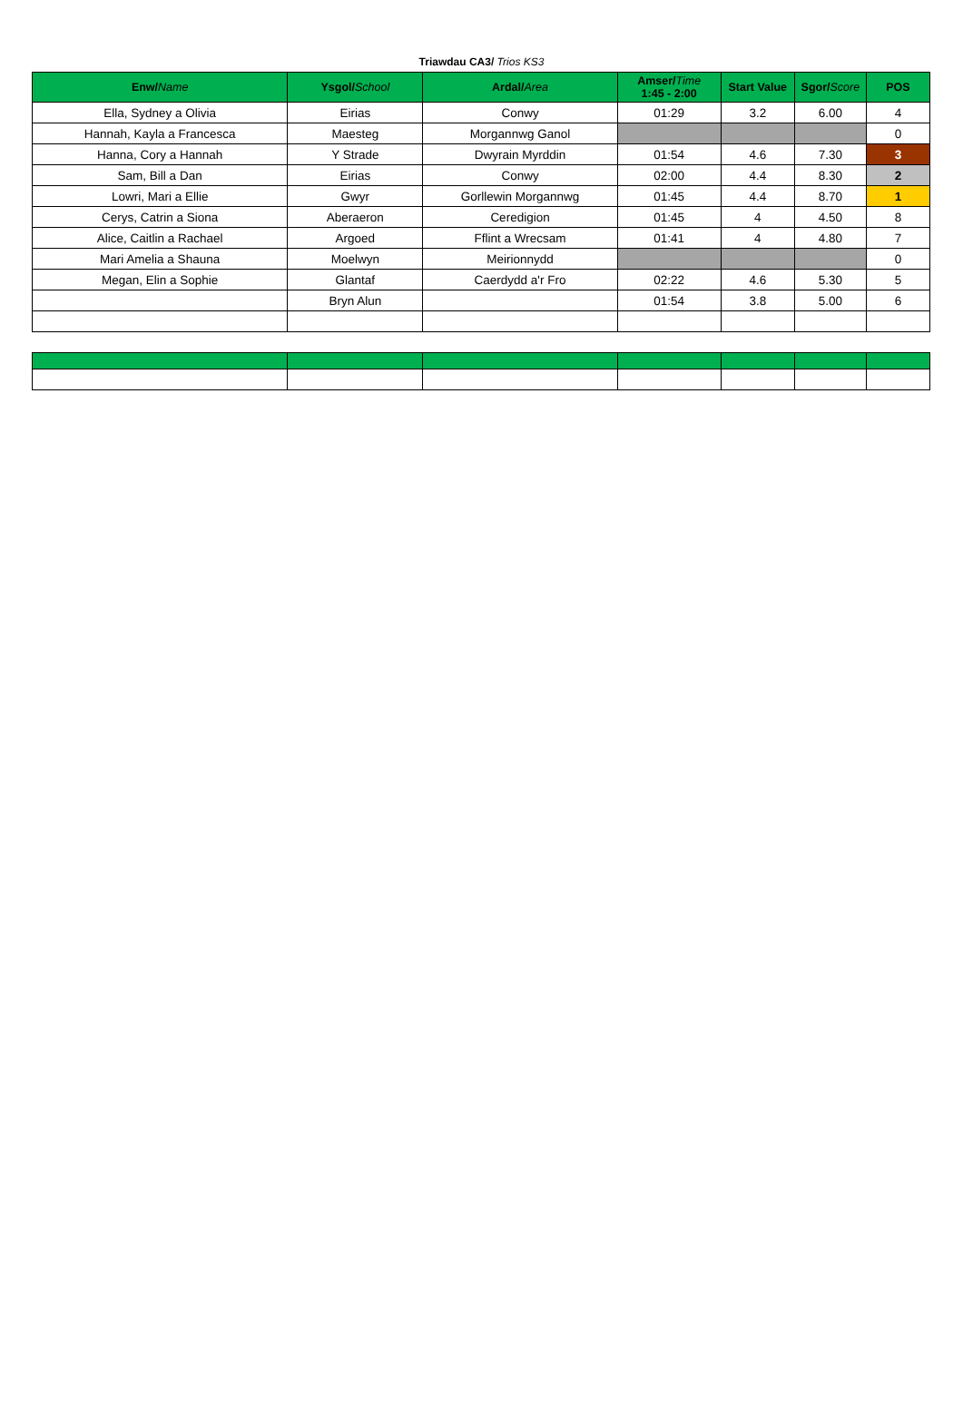Triawdau CA3/ Trios KS3
| Enw/ Name | Ysgol/ School | Ardal/ Area | Amser/ Time 1:45 - 2:00 | Start Value | Sgor/ Score | POS |
| --- | --- | --- | --- | --- | --- | --- |
| Ella, Sydney a Olivia | Eirias | Conwy | 01:29 | 3.2 | 6.00 | 4 |
| Hannah, Kayla a Francesca | Maesteg | Morgannwg Ganol | | | | 0 |
| Hanna, Cory a Hannah | Y Strade | Dwyrain Myrddin | 01:54 | 4.6 | 7.30 | 3 |
| Sam, Bill a Dan | Eirias | Conwy | 02:00 | 4.4 | 8.30 | 2 |
| Lowri, Mari a Ellie | Gwyr | Gorllewin Morgannwg | 01:45 | 4.4 | 8.70 | 1 |
| Cerys, Catrin a Siona | Aberaeron | Ceredigion | 01:45 | 4 | 4.50 | 8 |
| Alice, Caitlin a Rachael | Argoed | Fflint a Wrecsam | 01:41 | 4 | 4.80 | 7 |
| Mari Amelia a Shauna | Moelwyn | Meirionnydd | | | | 0 |
| Megan, Elin a Sophie | Glantaf | Caerdydd a'r Fro | 02:22 | 4.6 | 5.30 | 5 |
| | Bryn Alun | | 01:54 | 3.8 | 5.00 | 6 |